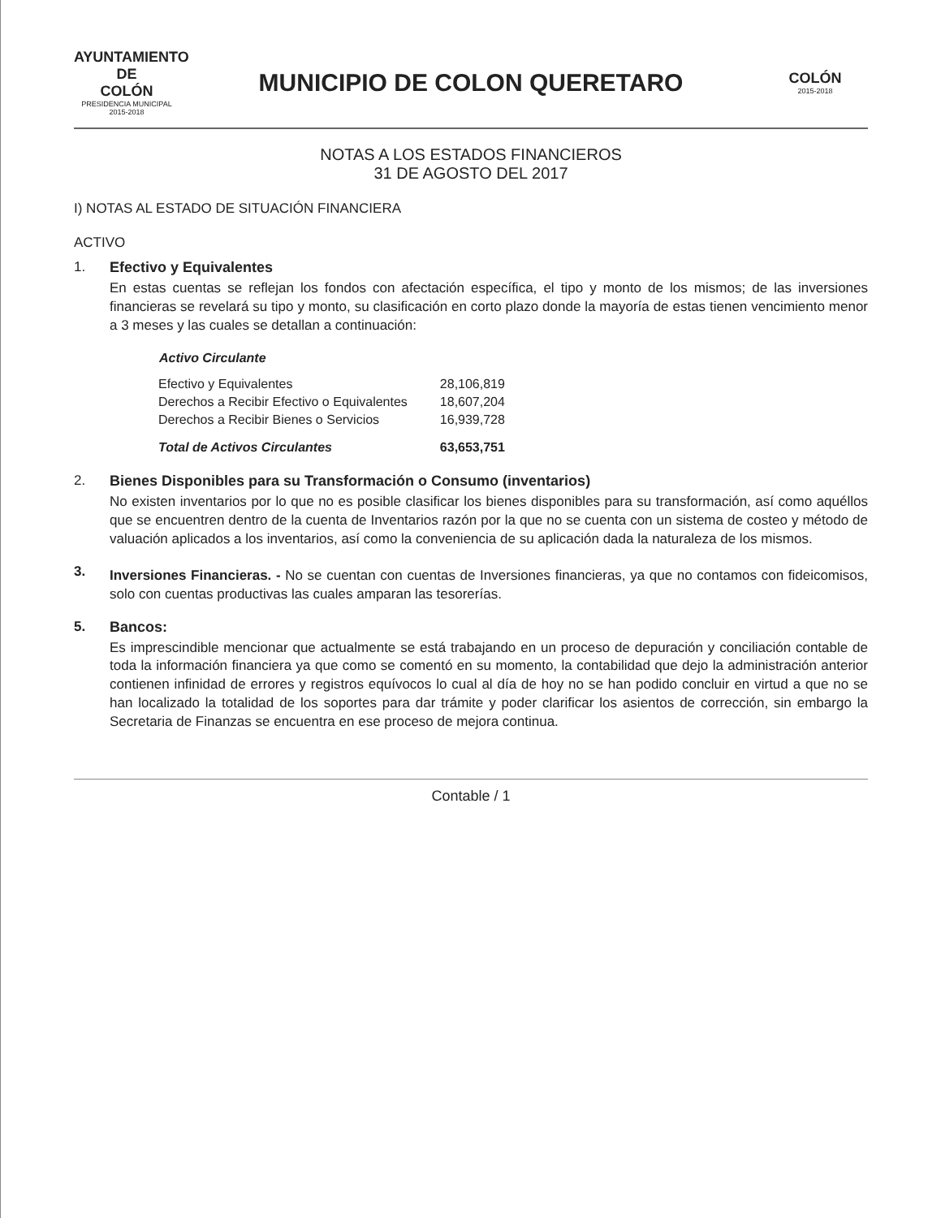AYUNTAMIENTO DE
COLÓN
PRESIDENCIA MUNICIPAL 2015-2018
MUNICIPIO DE COLON QUERETARO
COLÓN
2015-2018
NOTAS A LOS ESTADOS FINANCIEROS
31 DE AGOSTO DEL 2017
I) NOTAS AL ESTADO DE SITUACIÓN FINANCIERA
ACTIVO
1. Efectivo y Equivalentes
En estas cuentas se reflejan los fondos con afectación específica, el tipo y monto de los mismos; de las inversiones financieras se revelará su tipo y monto, su clasificación en corto plazo donde la mayoría de estas tienen vencimiento menor a 3 meses y las cuales se detallan a continuación:
| Activo Circulante | |
| --- | --- |
| Efectivo y Equivalentes | 28,106,819 |
| Derechos a Recibir Efectivo o Equivalentes | 18,607,204 |
| Derechos a Recibir Bienes o Servicios | 16,939,728 |
| Total de Activos Circulantes | 63,653,751 |
2. Bienes Disponibles para su Transformación o Consumo (inventarios)
No existen inventarios por lo que no es posible clasificar los bienes disponibles para su transformación, así como aquéllos que se encuentren dentro de la cuenta de Inventarios razón por la que no se cuenta con un sistema de costeo y método de valuación aplicados a los inventarios, así como la conveniencia de su aplicación dada la naturaleza de los mismos.
3.
Inversiones Financieras. - No se cuentan con cuentas de Inversiones financieras, ya que no contamos con fideicomisos, solo con cuentas productivas las cuales amparan las tesorerías.
5. Bancos:
Es imprescindible mencionar que actualmente se está trabajando en un proceso de depuración y conciliación contable de toda la información financiera ya que como se comentó en su momento, la contabilidad que dejo la administración anterior contienen infinidad de errores y registros equívocos lo cual al día de hoy no se han podido concluir en virtud a que no se han localizado la totalidad de los soportes para dar trámite y poder clarificar los asientos de corrección, sin embargo la Secretaria de Finanzas se encuentra en ese proceso de mejora continua.
Contable / 1